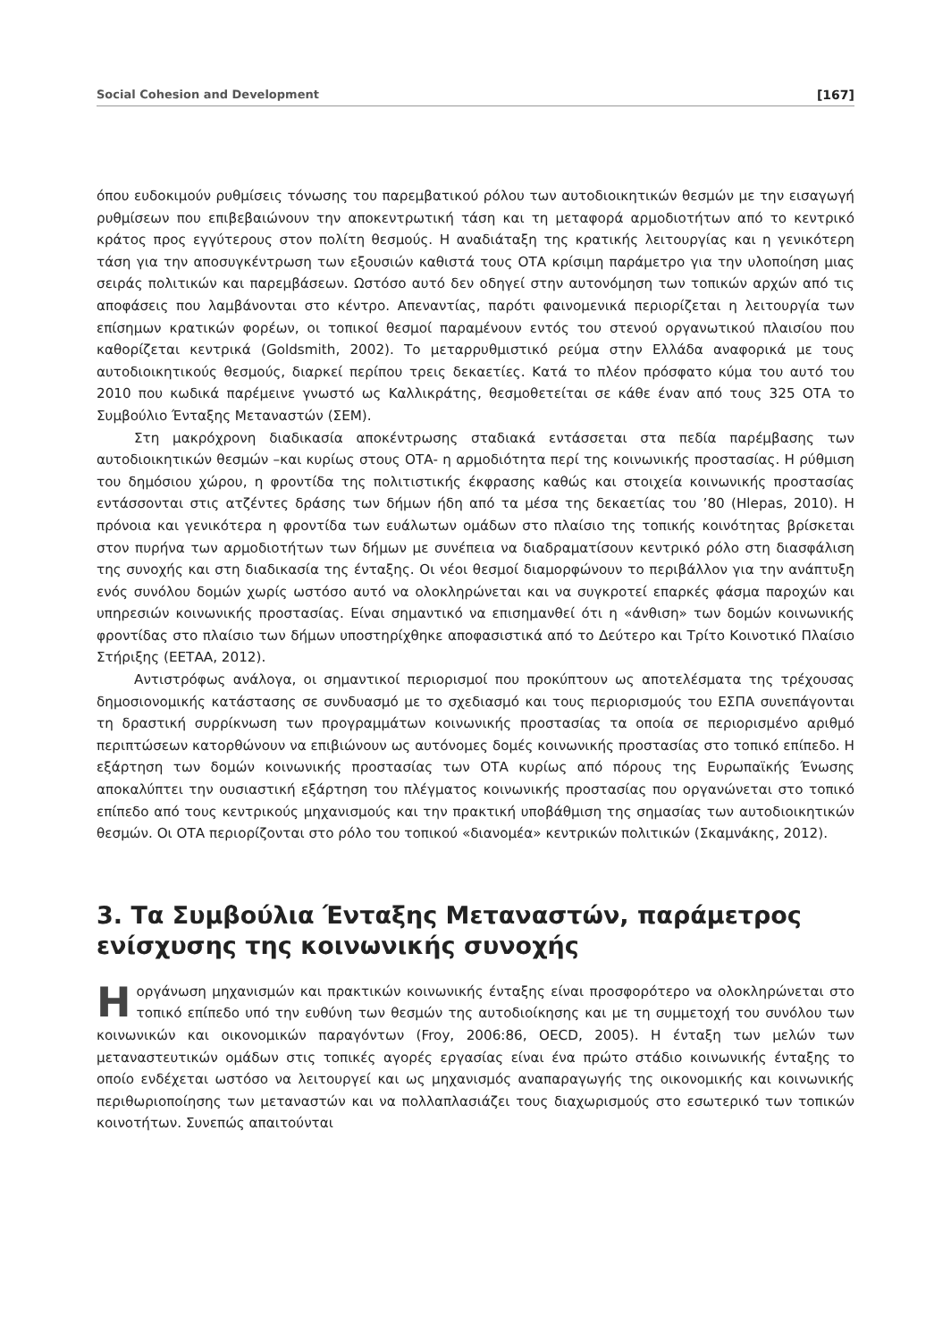Social Cohesion and Development [167]
όπου ευδοκιμούν ρυθμίσεις τόνωσης του παρεμβατικού ρόλου των αυτοδιοικητικών θεσμών με την εισαγωγή ρυθμίσεων που επιβεβαιώνουν την αποκεντρωτική τάση και τη μεταφορά αρμοδιοτήτων από το κεντρικό κράτος προς εγγύτερους στον πολίτη θεσμούς. Η αναδιάταξη της κρατικής λειτουργίας και η γενικότερη τάση για την αποσυγκέντρωση των εξουσιών καθιστά τους ΟΤΑ κρίσιμη παράμετρο για την υλοποίηση μιας σειράς πολιτικών και παρεμβάσεων. Ωστόσο αυτό δεν οδηγεί στην αυτονόμηση των τοπικών αρχών από τις αποφάσεις που λαμβάνονται στο κέντρο. Απεναντίας, παρότι φαινομενικά περιορίζεται η λειτουργία των επίσημων κρατικών φορέων, οι τοπικοί θεσμοί παραμένουν εντός του στενού οργανωτικού πλαισίου που καθορίζεται κεντρικά (Goldsmith, 2002). Το μεταρρυθμιστικό ρεύμα στην Ελλάδα αναφορικά με τους αυτοδιοικητικούς θεσμούς, διαρκεί περίπου τρεις δεκαετίες. Κατά το πλέον πρόσφατο κύμα του αυτό του 2010 που κωδικά παρέμεινε γνωστό ως Καλλικράτης, θεσμοθετείται σε κάθε έναν από τους 325 ΟΤΑ το Συμβούλιο Ένταξης Μεταναστών (ΣΕΜ).
Στη μακρόχρονη διαδικασία αποκέντρωσης σταδιακά εντάσσεται στα πεδία παρέμβασης των αυτοδιοικητικών θεσμών –και κυρίως στους ΟΤΑ- η αρμοδιότητα περί της κοινωνικής προστασίας. Η ρύθμιση του δημόσιου χώρου, η φροντίδα της πολιτιστικής έκφρασης καθώς και στοιχεία κοινωνικής προστασίας εντάσσονται στις ατζέντες δράσης των δήμων ήδη από τα μέσα της δεκαετίας του ’80 (Hlepas, 2010). Η πρόνοια και γενικότερα η φροντίδα των ευάλωτων ομάδων στο πλαίσιο της τοπικής κοινότητας βρίσκεται στον πυρήνα των αρμοδιοτήτων των δήμων με συνέπεια να διαδραματίσουν κεντρικό ρόλο στη διασφάλιση της συνοχής και στη διαδικασία της ένταξης. Οι νέοι θεσμοί διαμορφώνουν το περιβάλλον για την ανάπτυξη ενός συνόλου δομών χωρίς ωστόσο αυτό να ολοκληρώνεται και να συγκροτεί επαρκές φάσμα παροχών και υπηρεσιών κοινωνικής προστασίας. Είναι σημαντικό να επισημανθεί ότι η «άνθιση» των δομών κοινωνικής φροντίδας στο πλαίσιο των δήμων υποστηρίχθηκε αποφασιστικά από το Δεύτερο και Τρίτο Κοινοτικό Πλαίσιο Στήριξης (ΕΕΤΑΑ, 2012).
Αντιστρόφως ανάλογα, οι σημαντικοί περιορισμοί που προκύπτουν ως αποτελέσματα της τρέχουσας δημοσιονομικής κατάστασης σε συνδυασμό με το σχεδιασμό και τους περιορισμούς του ΕΣΠΑ συνεπάγονται τη δραστική συρρίκνωση των προγραμμάτων κοινωνικής προστασίας τα οποία σε περιορισμένο αριθμό περιπτώσεων κατορθώνουν να επιβιώνουν ως αυτόνομες δομές κοινωνικής προστασίας στο τοπικό επίπεδο. Η εξάρτηση των δομών κοινωνικής προστασίας των ΟΤΑ κυρίως από πόρους της Ευρωπαϊκής Ένωσης αποκαλύπτει την ουσιαστική εξάρτηση του πλέγματος κοινωνικής προστασίας που οργανώνεται στο τοπικό επίπεδο από τους κεντρικούς μηχανισμούς και την πρακτική υποβάθμιση της σημασίας των αυτοδιοικητικών θεσμών. Οι ΟΤΑ περιορίζονται στο ρόλο του τοπικού «διανομέα» κεντρικών πολιτικών (Σκαμνάκης, 2012).
3. Τα Συμβούλια Ένταξης Μεταναστών, παράμετρος ενίσχυσης της κοινωνικής συνοχής
Η οργάνωση μηχανισμών και πρακτικών κοινωνικής ένταξης είναι προσφορότερο να ολοκληρώνεται στο τοπικό επίπεδο υπό την ευθύνη των θεσμών της αυτοδιοίκησης και με τη συμμετοχή του συνόλου των κοινωνικών και οικονομικών παραγόντων (Froy, 2006:86, OECD, 2005). Η ένταξη των μελών των μεταναστευτικών ομάδων στις τοπικές αγορές εργασίας είναι ένα πρώτο στάδιο κοινωνικής ένταξης το οποίο ενδέχεται ωστόσο να λειτουργεί και ως μηχανισμός αναπαραγωγής της οικονομικής και κοινωνικής περιθωριοποίησης των μεταναστών και να πολλαπλασιάζει τους διαχωρισμούς στο εσωτερικό των τοπικών κοινοτήτων. Συνεπώς απαιτούνται